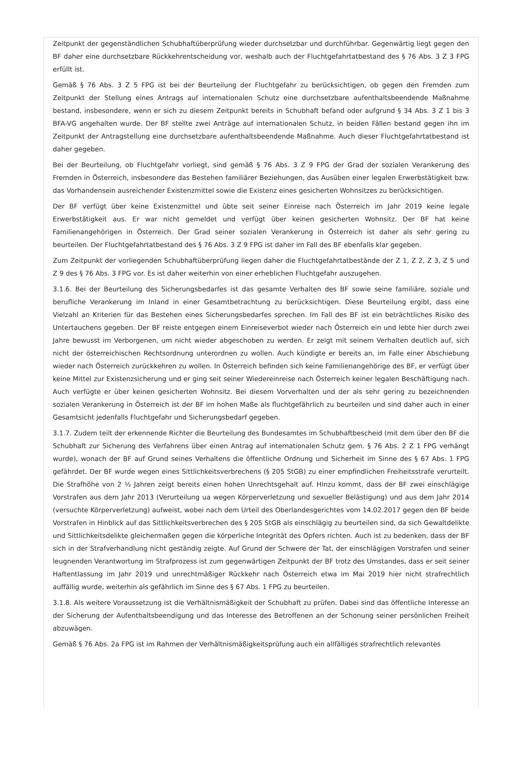Zeitpunkt der gegenständlichen Schubhaftüberprüfung wieder durchsetzbar und durchführbar. Gegenwärtig liegt gegen den BF daher eine durchsetzbare Rückkehrentscheidung vor, weshalb auch der Fluchtgefahrtatbestand des § 76 Abs. 3 Z 3 FPG erfüllt ist.
Gemäß § 76 Abs. 3 Z 5 FPG ist bei der Beurteilung der Fluchtgefahr zu berücksichtigen, ob gegen den Fremden zum Zeitpunkt der Stellung eines Antrags auf internationalen Schutz eine durchsetzbare aufenthaltsbeendende Maßnahme bestand, insbesondere, wenn er sich zu diesem Zeitpunkt bereits in Schubhaft befand oder aufgrund § 34 Abs. 3 Z 1 bis 3 BFA-VG angehalten wurde. Der BF stellte zwei Anträge auf internationalen Schutz, in beiden Fällen bestand gegen ihn im Zeitpunkt der Antragstellung eine durchsetzbare aufenthaltsbeendende Maßnahme. Auch dieser Fluchtgefahrtatbestand ist daher gegeben.
Bei der Beurteilung, ob Fluchtgefahr vorliegt, sind gemäß § 76 Abs. 3 Z 9 FPG der Grad der sozialen Verankerung des Fremden in Österreich, insbesondere das Bestehen familiärer Beziehungen, das Ausüben einer legalen Erwerbstätigkeit bzw. das Vorhandensein ausreichender Existenzmittel sowie die Existenz eines gesicherten Wohnsitzes zu berücksichtigen.
Der BF verfügt über keine Existenzmittel und übte seit seiner Einreise nach Österreich im Jahr 2019 keine legale Erwerbstätigkeit aus. Er war nicht gemeldet und verfügt über keinen gesicherten Wohnsitz. Der BF hat keine Familienangehörigen in Österreich. Der Grad seiner sozialen Verankerung in Österreich ist daher als sehr gering zu beurteilen. Der Fluchtgefahrtatbestand des § 76 Abs. 3 Z 9 FPG ist daher im Fall des BF ebenfalls klar gegeben.
Zum Zeitpunkt der vorliegenden Schubhaftüberprüfung liegen daher die Fluchtgefahrtatbestände der Z 1, Z 2, Z 3, Z 5 und Z 9 des § 76 Abs. 3 FPG vor. Es ist daher weiterhin von einer erheblichen Fluchtgefahr auszugehen.
3.1.6. Bei der Beurteilung des Sicherungsbedarfes ist das gesamte Verhalten des BF sowie seine familiäre, soziale und berufliche Verankerung im Inland in einer Gesamtbetrachtung zu berücksichtigen. Diese Beurteilung ergibt, dass eine Vielzahl an Kriterien für das Bestehen eines Sicherungsbedarfes sprechen. Im Fall des BF ist ein beträchtliches Risiko des Untertauchens gegeben. Der BF reiste entgegen einem Einreiseverbot wieder nach Österreich ein und lebte hier durch zwei Jahre bewusst im Verborgenen, um nicht wieder abgeschoben zu werden. Er zeigt mit seinem Verhalten deutlich auf, sich nicht der österreichischen Rechtsordnung unterordnen zu wollen. Auch kündigte er bereits an, im Falle einer Abschiebung wieder nach Österreich zurückkehren zu wollen. In Österreich befinden sich keine Familienangehörige des BF, er verfügt über keine Mittel zur Existenzsicherung und er ging seit seiner Wiedereinreise nach Österreich keiner legalen Beschäftigung nach. Auch verfügte er über keinen gesicherten Wohnsitz. Bei diesem Vorverhalten und der als sehr gering zu bezeichnenden sozialen Verankerung in Österreich ist der BF im hohen Maße als fluchtgefährlich zu beurteilen und sind daher auch in einer Gesamtsicht jedenfalls Fluchtgefahr und Sicherungsbedarf gegeben.
3.1.7. Zudem teilt der erkennende Richter die Beurteilung des Bundesamtes im Schubhaftbescheid (mit dem über den BF die Schubhaft zur Sicherung des Verfahrens über einen Antrag auf internationalen Schutz gem. § 76 Abs. 2 Z 1 FPG verhängt wurde), wonach der BF auf Grund seines Verhaltens die öffentliche Ordnung und Sicherheit im Sinne des § 67 Abs. 1 FPG gefährdet. Der BF wurde wegen eines Sittlichkeitsverbrechens (§ 205 StGB) zu einer empfindlichen Freiheitsstrafe verurteilt. Die Strafhöhe von 2 ½ Jahren zeigt bereits einen hohen Unrechtsgehalt auf. Hinzu kommt, dass der BF zwei einschlägige Vorstrafen aus dem Jahr 2013 (Verurteilung ua wegen Körperverletzung und sexueller Belästigung) und aus dem Jahr 2014 (versuchte Körperverletzung) aufweist, wobei nach dem Urteil des Oberlandesgerichtes vom 14.02.2017 gegen den BF beide Vorstrafen in Hinblick auf das Sittlichkeitsverbrechen des § 205 StGB als einschlägig zu beurteilen sind, da sich Gewaltdelikte und Sittlichkeitsdelikte gleichermaßen gegen die körperliche Integrität des Opfers richten. Auch ist zu bedenken, dass der BF sich in der Strafverhandlung nicht geständig zeigte. Auf Grund der Schwere der Tat, der einschlägigen Vorstrafen und seiner leugnenden Verantwortung im Strafprozess ist zum gegenwärtigen Zeitpunkt der BF trotz des Umstandes, dass er seit seiner Haftentlassung im Jahr 2019 und unrechtmäßiger Rückkehr nach Österreich etwa im Mai 2019 hier nicht strafrechtlich auffällig wurde, weiterhin als gefährlich im Sinne des § 67 Abs. 1 FPG zu beurteilen.
3.1.8. Als weitere Voraussetzung ist die Verhältnismäßigkeit der Schubhaft zu prüfen. Dabei sind das öffentliche Interesse an der Sicherung der Aufenthaltsbeendigung und das Interesse des Betroffenen an der Schonung seiner persönlichen Freiheit abzuwägen.
Gemäß § 76 Abs. 2a FPG ist im Rahmen der Verhältnismäßigkeitsprüfung auch ein allfälliges strafrechtlich relevantes